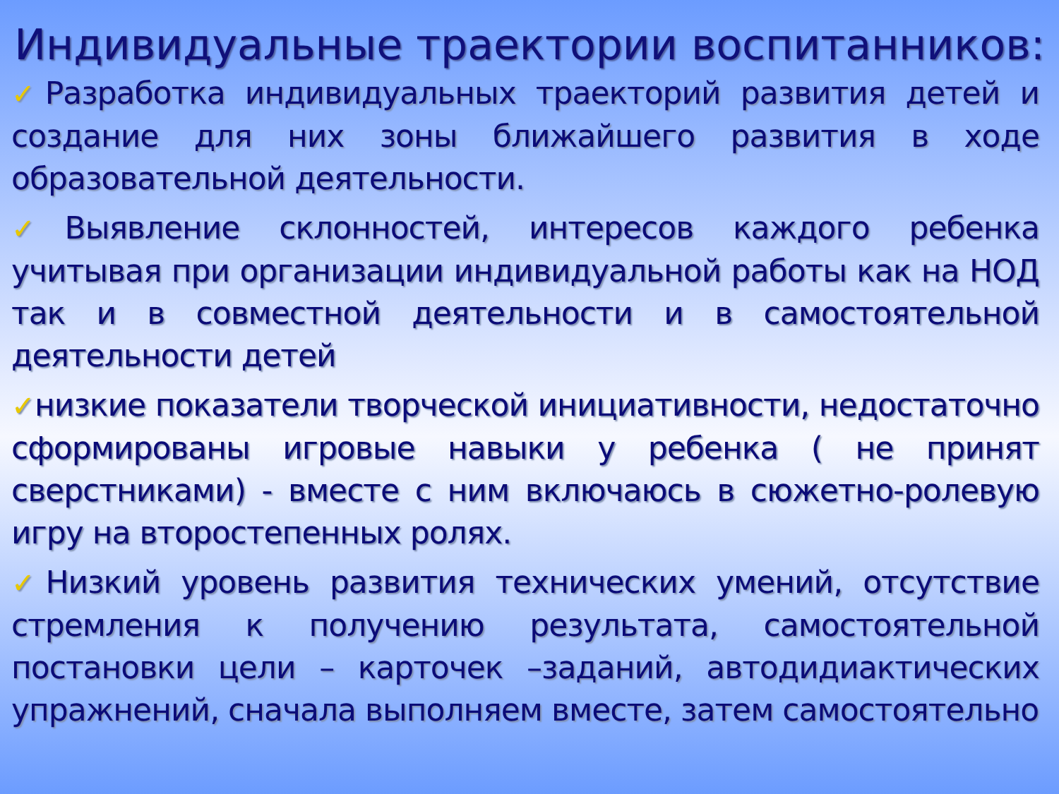Индивидуальные траектории воспитанников:
✓Разработка индивидуальных траекторий развития детей и создание для них зоны ближайшего развития в ходе образовательной деятельности.
✓Выявление склонностей, интересов каждого ребенка учитывая при организации индивидуальной работы как на НОД так и в совместной деятельности и в самостоятельной деятельности детей
✓низкие показатели творческой инициативности, недостаточно сформированы игровые навыки у ребенка ( не принят сверстниками) - вместе с ним включаюсь в сюжетно-ролевую игру на второстепенных ролях.
✓Низкий уровень развития технических умений, отсутствие стремления к получению результата, самостоятельной постановки цели – карточек –заданий, автодидиактических упражнений, сначала выполняем вместе, затем самостоятельно